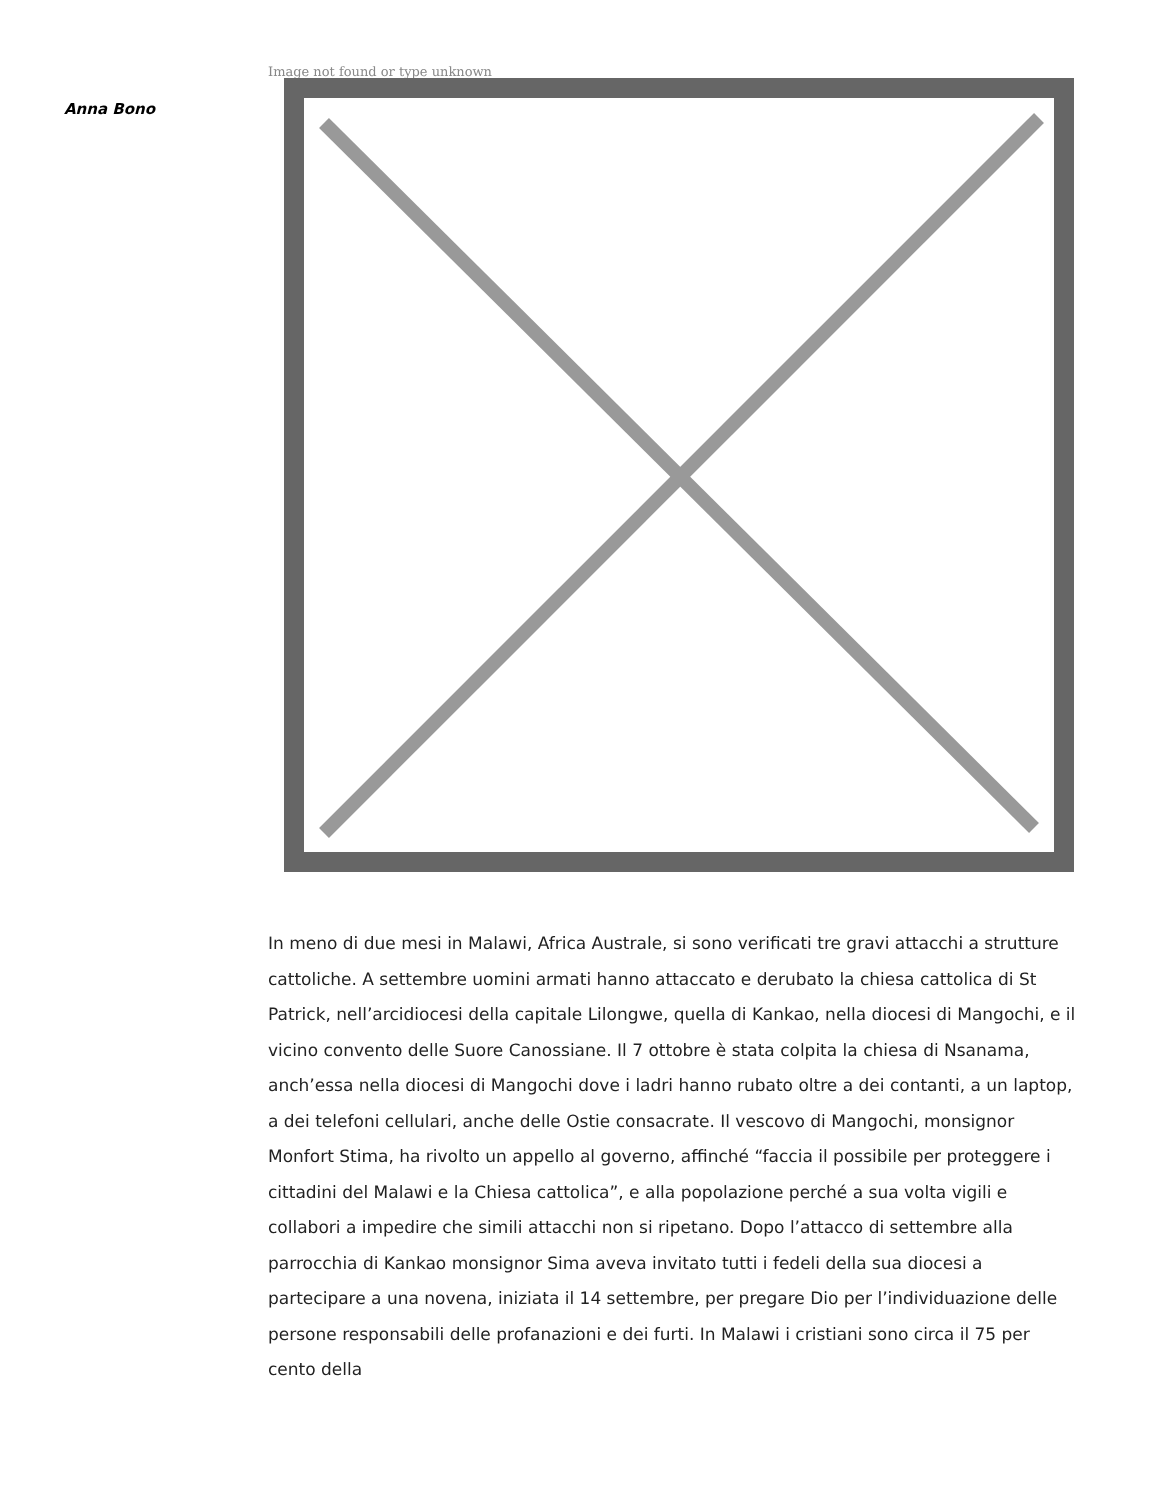Anna Bono
Image not found or type unknown
In meno di due mesi in Malawi, Africa Australe, si sono verificati tre gravi attacchi a strutture cattoliche. A settembre uomini armati hanno attaccato e derubato la chiesa cattolica di St Patrick, nell’arcidiocesi della capitale Lilongwe, quella di Kankao, nella diocesi di Mangochi, e il vicino convento delle Suore Canossiane. Il 7 ottobre è stata colpita la chiesa di Nsanama, anch’essa nella diocesi di Mangochi dove i ladri hanno rubato oltre a dei contanti, a un laptop, a dei telefoni cellulari, anche delle Ostie consacrate. Il vescovo di Mangochi, monsignor Monfort Stima, ha rivolto un appello al governo, affinché “faccia il possibile per proteggere i cittadini del Malawi e la Chiesa cattolica”, e alla popolazione perché a sua volta vigili e collabori a impedire che simili attacchi non si ripetano. Dopo l’attacco di settembre alla parrocchia di Kankao monsignor Sima aveva invitato tutti i fedeli della sua diocesi a partecipare a una novena, iniziata il 14 settembre, per pregare Dio per l’individuazione delle persone responsabili delle profanazioni e dei furti. In Malawi i cristiani sono circa il 75 per cento della